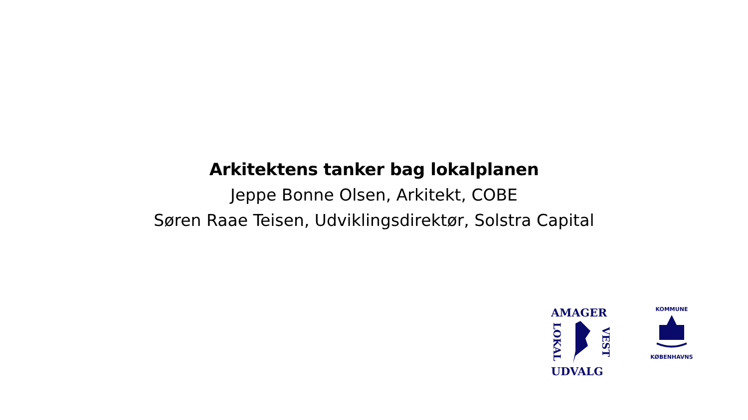Arkitektens tanker bag lokalplanen
Jeppe Bonne Olsen, Arkitekt, COBE
Søren Raae Teisen, Udviklingsdirektør, Solstra Capital
AMAGER
LOKAL VEST
UDVALG
KOMMUNE
KØBENHAVNS